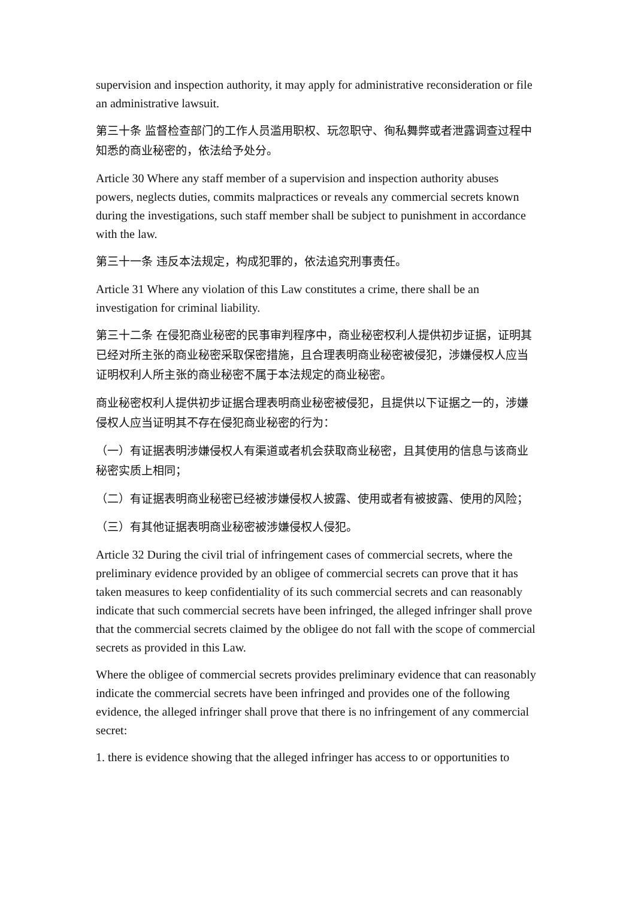supervision and inspection authority, it may apply for administrative reconsideration or file an administrative lawsuit.
第三十条 监督检查部门的工作人员滥用职权、玩忽职守、徇私舞弊或者泄露调查过程中知悉的商业秘密的，依法给予处分。
Article 30 Where any staff member of a supervision and inspection authority abuses powers, neglects duties, commits malpractices or reveals any commercial secrets known during the investigations, such staff member shall be subject to punishment in accordance with the law.
第三十一条 违反本法规定，构成犯罪的，依法追究刑事责任。
Article 31 Where any violation of this Law constitutes a crime, there shall be an investigation for criminal liability.
第三十二条 在侵犯商业秘密的民事审判程序中，商业秘密权利人提供初步证据，证明其已经对所主张的商业秘密采取保密措施，且合理表明商业秘密被侵犯，涉嫌侵权人应当证明权利人所主张的商业秘密不属于本法规定的商业秘密。
商业秘密权利人提供初步证据合理表明商业秘密被侵犯，且提供以下证据之一的，涉嫌侵权人应当证明其不存在侵犯商业秘密的行为：
（一）有证据表明涉嫌侵权人有渠道或者机会获取商业秘密，且其使用的信息与该商业秘密实质上相同；
（二）有证据表明商业秘密已经被涉嫌侵权人披露、使用或者有被披露、使用的风险；
（三）有其他证据表明商业秘密被涉嫌侵权人侵犯。
Article 32 During the civil trial of infringement cases of commercial secrets, where the preliminary evidence provided by an obligee of commercial secrets can prove that it has taken measures to keep confidentiality of its such commercial secrets and can reasonably indicate that such commercial secrets have been infringed, the alleged infringer shall prove that the commercial secrets claimed by the obligee do not fall with the scope of commercial secrets as provided in this Law.
Where the obligee of commercial secrets provides preliminary evidence that can reasonably indicate the commercial secrets have been infringed and provides one of the following evidence, the alleged infringer shall prove that there is no infringement of any commercial secret:
1. there is evidence showing that the alleged infringer has access to or opportunities to